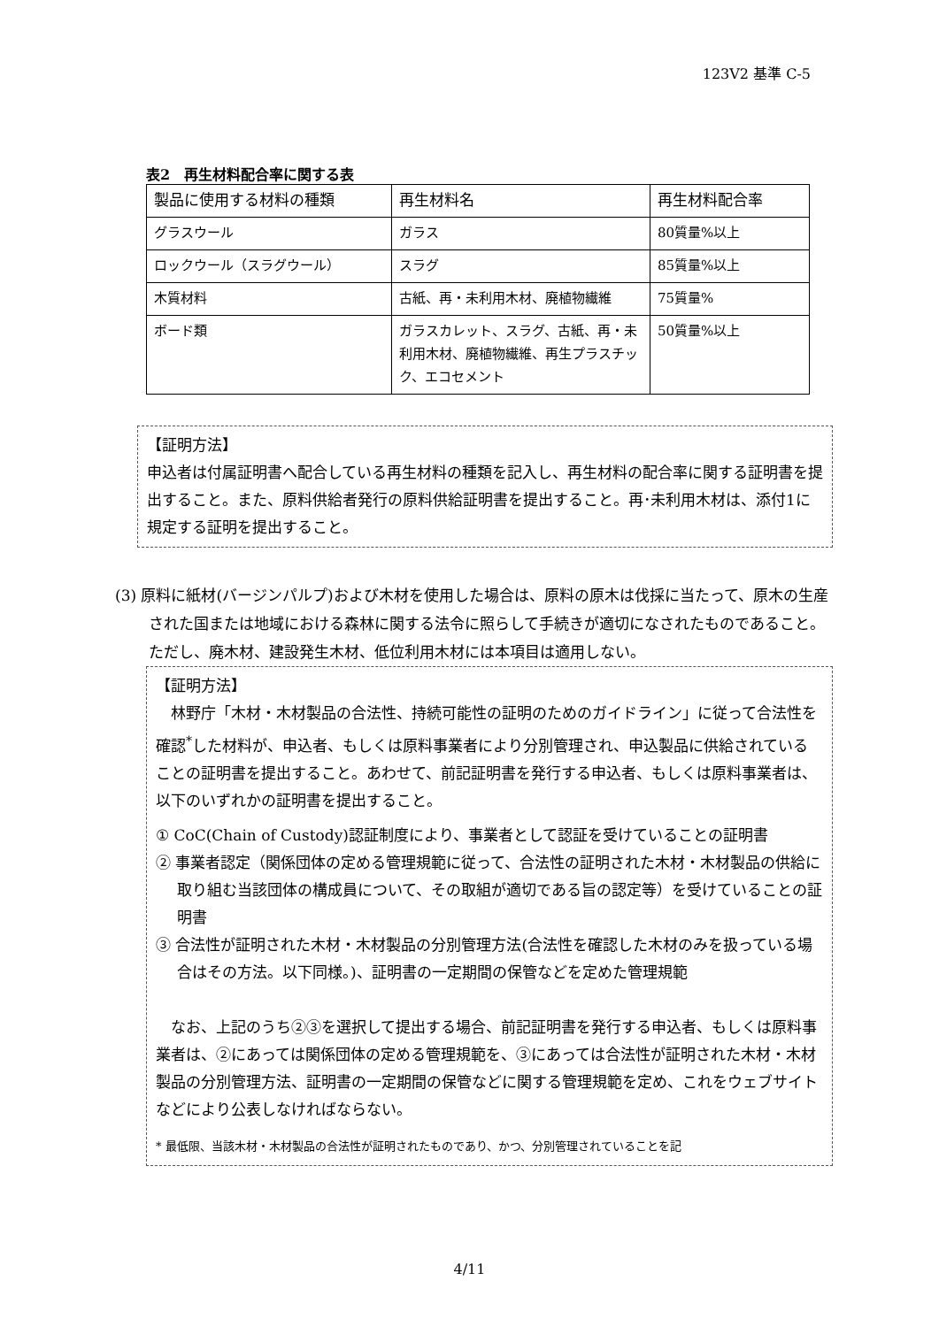123V2 基準 C-5
表2　再生材料配合率に関する表
| 製品に使用する材料の種類 | 再生材料名 | 再生材料配合率 |
| --- | --- | --- |
| グラスウール | ガラス | 80質量%以上 |
| ロックウール（スラグウール） | スラグ | 85質量%以上 |
| 木質材料 | 古紙、再・未利用木材、廃植物繊維 | 75質量% |
| ボード類 | ガラスカレット、スラグ、古紙、再・未利用木材、廃植物繊維、再生プラスチック、エコセメント | 50質量%以上 |
【証明方法】
申込者は付属証明書へ配合している再生材料の種類を記入し、再生材料の配合率に関する証明書を提出すること。また、原料供給者発行の原料供給証明書を提出すること。再･未利用木材は、添付1に規定する証明を提出すること。
(3) 原料に紙材(バージンパルプ)および木材を使用した場合は、原料の原木は伐採に当たって、原木の生産された国または地域における森林に関する法令に照らして手続きが適切になされたものであること。ただし、廃木材、建設発生木材、低位利用木材には本項目は適用しない。
【証明方法】
　林野庁「木材・木材製品の合法性、持続可能性の証明のためのガイドライン」に従って合法性を確認<sup>*</sup>した材料が、申込者、もしくは原料事業者により分別管理され、申込製品に供給されていることの証明書を提出すること。あわせて、前記証明書を発行する申込者、もしくは原料事業者は、以下のいずれかの証明書を提出すること。
① CoC(Chain of Custody)認証制度により、事業者として認証を受けていることの証明書
② 事業者認定（関係団体の定める管理規範に従って、合法性の証明された木材・木材製品の供給に取り組む当該団体の構成員について、その取組が適切である旨の認定等）を受けていることの証明書
③ 合法性が証明された木材・木材製品の分別管理方法(合法性を確認した木材のみを扱っている場合はその方法。以下同様。)、証明書の一定期間の保管などを定めた管理規範
　なお、上記のうち②③を選択して提出する場合、前記証明書を発行する申込者、もしくは原料事業者は、②にあっては関係団体の定める管理規範を、③にあっては合法性が証明された木材・木材製品の分別管理方法、証明書の一定期間の保管などに関する管理規範を定め、これをウェブサイトなどにより公表しなければならない。
* 最低限、当該木材・木材製品の合法性が証明されたものであり、かつ、分別管理されていることを記
4/11